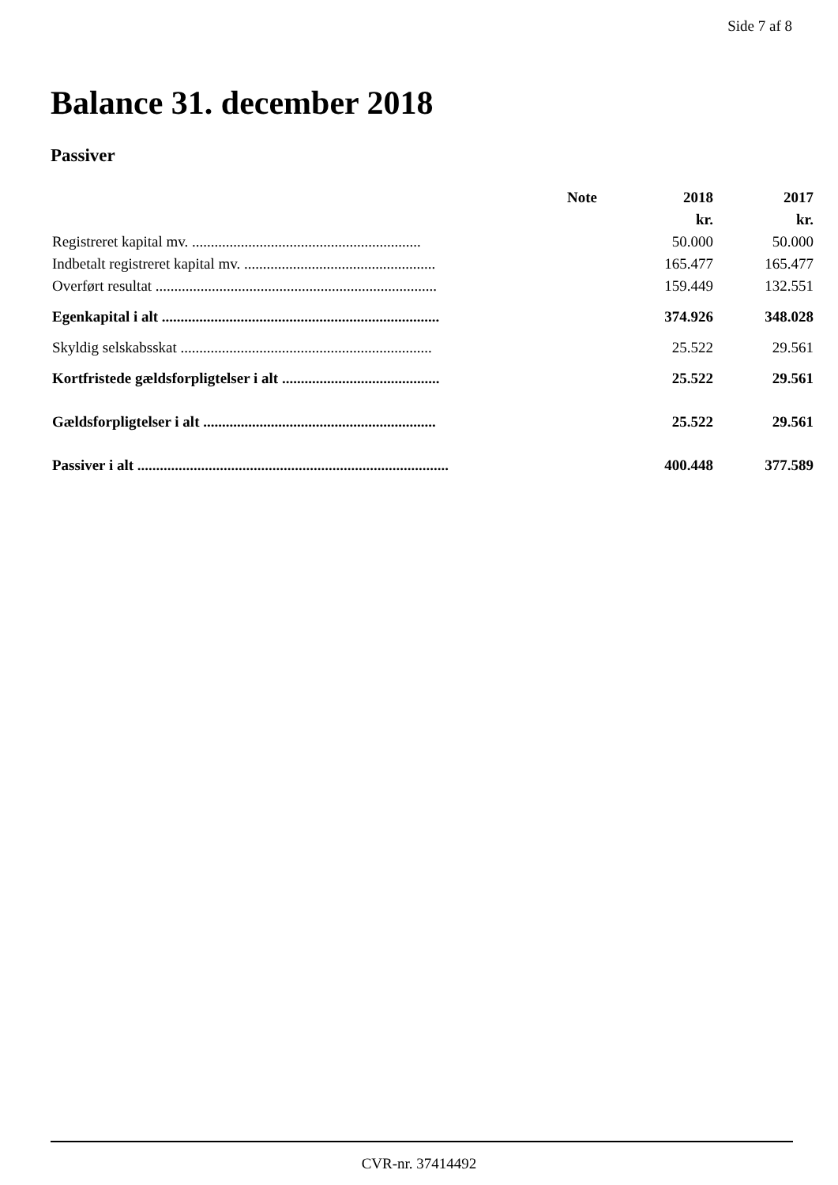Side 7 af 8
Balance 31. december 2018
Passiver
| | Note | 2018 | 2017 |
| --- | --- | --- | --- |
| | | kr. | kr. |
| Registreret kapital mv. ............................................................. | | 50.000 | 50.000 |
| Indbetalt registreret kapital mv. ................................................... | | 165.477 | 165.477 |
| Overført resultat ........................................................................... | | 159.449 | 132.551 |
| Egenkapital i alt .......................................................................... | | 374.926 | 348.028 |
| Skyldig selskabsskat ................................................................... | | 25.522 | 29.561 |
| Kortfristede gældsforpligtelser i alt .......................................... | | 25.522 | 29.561 |
| Gældsforpligtelser i alt .............................................................. | | 25.522 | 29.561 |
| Passiver i alt ................................................................................... | | 400.448 | 377.589 |
CVR-nr. 37414492